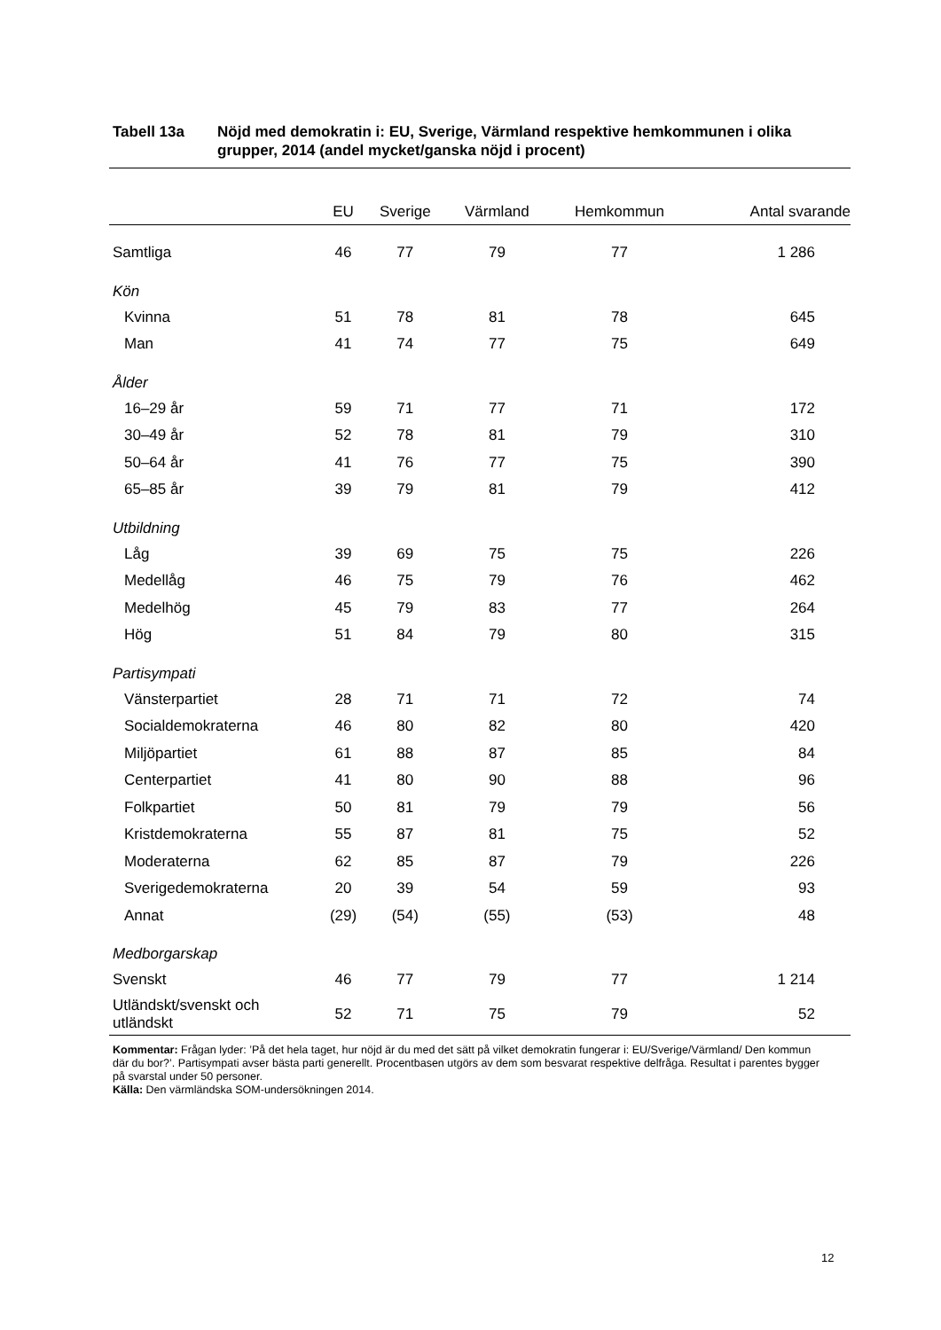Tabell 13a Nöjd med demokratin i: EU, Sverige, Värmland respektive hemkommunen i olika grupper, 2014 (andel mycket/ganska nöjd i procent)
| | EU | Sverige | Värmland | Hemkommun | Antal svarande |
| --- | --- | --- | --- | --- | --- |
| Samtliga | 46 | 77 | 79 | 77 | 1 286 |
| Kön | | | | | |
| Kvinna | 51 | 78 | 81 | 78 | 645 |
| Man | 41 | 74 | 77 | 75 | 649 |
| Ålder | | | | | |
| 16–29 år | 59 | 71 | 77 | 71 | 172 |
| 30–49 år | 52 | 78 | 81 | 79 | 310 |
| 50–64 år | 41 | 76 | 77 | 75 | 390 |
| 65–85 år | 39 | 79 | 81 | 79 | 412 |
| Utbildning | | | | | |
| Låg | 39 | 69 | 75 | 75 | 226 |
| Medellåg | 46 | 75 | 79 | 76 | 462 |
| Medelhög | 45 | 79 | 83 | 77 | 264 |
| Hög | 51 | 84 | 79 | 80 | 315 |
| Partisympati | | | | | |
| Vänsterpartiet | 28 | 71 | 71 | 72 | 74 |
| Socialdemokraterna | 46 | 80 | 82 | 80 | 420 |
| Miljöpartiet | 61 | 88 | 87 | 85 | 84 |
| Centerpartiet | 41 | 80 | 90 | 88 | 96 |
| Folkpartiet | 50 | 81 | 79 | 79 | 56 |
| Kristdemokraterna | 55 | 87 | 81 | 75 | 52 |
| Moderaterna | 62 | 85 | 87 | 79 | 226 |
| Sverigedemokraterna | 20 | 39 | 54 | 59 | 93 |
| Annat | (29) | (54) | (55) | (53) | 48 |
| Medborgarskap | | | | | |
| Svenskt | 46 | 77 | 79 | 77 | 1 214 |
| Utländskt/svenskt och utländskt | 52 | 71 | 75 | 79 | 52 |
Kommentar: Frågan lyder: ’På det hela taget, hur nöjd är du med det sätt på vilket demokratin fungerar i: EU/Sverige/Värmland/ Den kommun där du bor?’. Partisympati avser bästa parti generellt. Procentbasen utgörs av dem som besvarat respektive delfråga. Resultat i parentes bygger på svarstal under 50 personer.
Källa: Den värmländska SOM-undersökningen 2014.
12